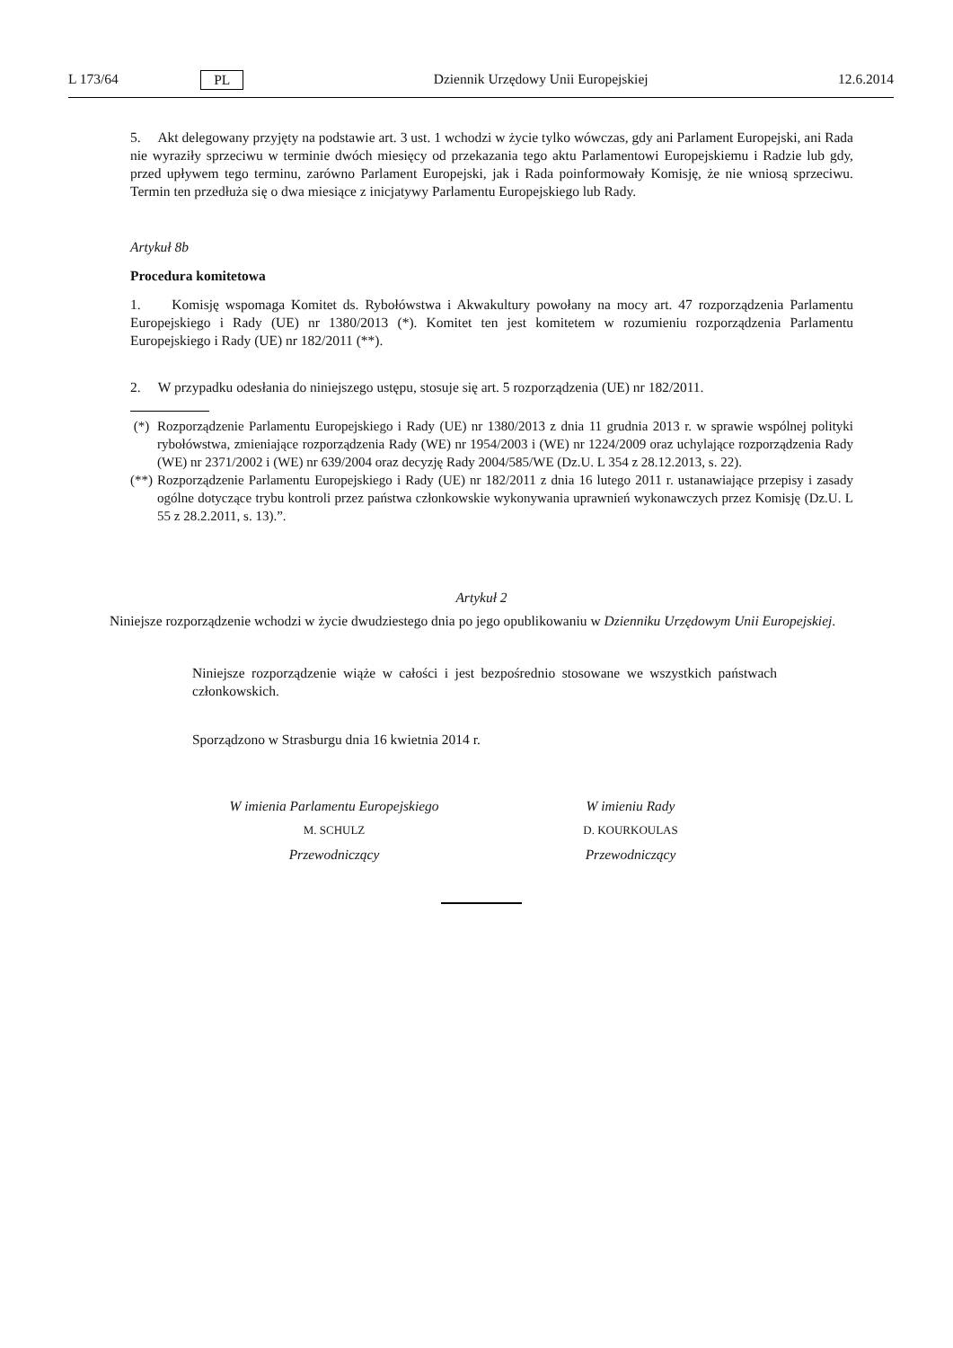L 173/64 PL Dziennik Urzędowy Unii Europejskiej 12.6.2014
5. Akt delegowany przyjęty na podstawie art. 3 ust. 1 wchodzi w życie tylko wówczas, gdy ani Parlament Europejski, ani Rada nie wyraziły sprzeciwu w terminie dwóch miesięcy od przekazania tego aktu Parlamentowi Europejskiemu i Radzie lub gdy, przed upływem tego terminu, zarówno Parlament Europejski, jak i Rada poinformowały Komisję, że nie wniosą sprzeciwu. Termin ten przedłuża się o dwa miesiące z inicjatywy Parlamentu Europejskiego lub Rady.
Artykuł 8b
Procedura komitetowa
1. Komisję wspomaga Komitet ds. Rybołówstwa i Akwakultury powołany na mocy art. 47 rozporządzenia Parlamentu Europejskiego i Rady (UE) nr 1380/2013 (*). Komitet ten jest komitetem w rozumieniu rozporządzenia Parlamentu Europejskiego i Rady (UE) nr 182/2011 (**).
2. W przypadku odesłania do niniejszego ustępu, stosuje się art. 5 rozporządzenia (UE) nr 182/2011.
(*) Rozporządzenie Parlamentu Europejskiego i Rady (UE) nr 1380/2013 z dnia 11 grudnia 2013 r. w sprawie wspólnej polityki rybołówstwa, zmieniające rozporządzenia Rady (WE) nr 1954/2003 i (WE) nr 1224/2009 oraz uchylające rozporządzenia Rady (WE) nr 2371/2002 i (WE) nr 639/2004 oraz decyzję Rady 2004/585/WE (Dz.U. L 354 z 28.12.2013, s. 22).
(**)
Rozporządzenie Parlamentu Europejskiego i Rady (UE) nr 182/2011 z dnia 16 lutego 2011 r. ustanawiające przepisy i zasady ogólne dotyczące trybu kontroli przez państwa członkowskie wykonywania uprawnień wykonawczych przez Komisję (Dz.U. L 55 z 28.2.2011, s. 13).”.
Artykuł 2
Niniejsze rozporządzenie wchodzi w życie dwudziestego dnia po jego opublikowaniu w Dzienniku Urzędowym Unii Europejskiej.
Niniejsze rozporządzenie wiąże w całości i jest bezpośrednio stosowane we wszystkich państwach członkowskich.
Sporządzono w Strasburgu dnia 16 kwietnia 2014 r.
W imienia Parlamentu Europejskiego
M. SCHULZ
Przewodniczący
W imieniu Rady
D. KOURKOULAS
Przewodniczący